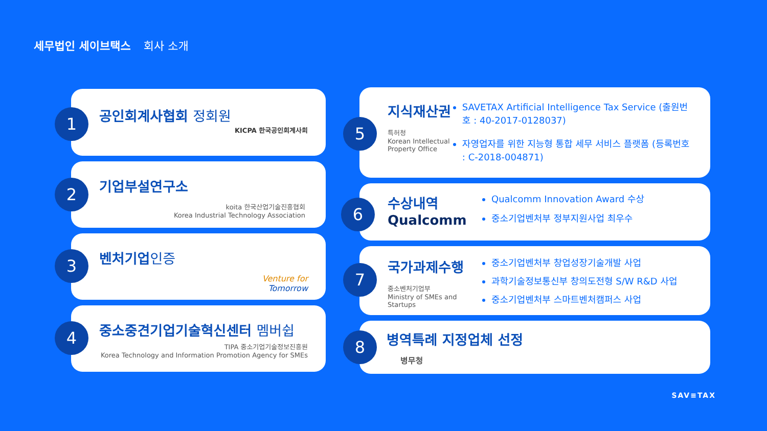세무법인 세이브택스 회사 소개
1
공인회계사협회 정회원
KICPA 한국공인회계사회
2
기업부설연구소
koita 한국산업기술진흥협회
Korea Industrial Technology Association
3
벤처기업인증
Venture for
Tomorrow
4
중소중견기업기술혁신센터 멤버쉽
TIPA 중소기업기술정보진흥원
Korea Technology and Information Promotion Agency for SMEs
5
지식재산권
특허청
Korean Intellectual Property Office
SAVETAX Artificial Intelligence Tax Service (출원번호 : 40-2017-0128037)
자영업자를 위한 지능형 통합 세무 서비스 플랫폼 (등록번호 : C-2018-004871)
6
수상내역
Qualcomm
Qualcomm Innovation Award 수상
중소기업벤처부 정부지원사업 최우수
7
국가과제수행
중소벤처기업부
Ministry of SMEs and Startups
중소기업벤처부 창업성장기술개발 사업
과학기술정보통신부 창의도전형 S/W R&D 사업
중소기업벤처부 스마트벤처캠퍼스 사업
8
병역특례 지정업체 선정
병무청
SAV≡TAX